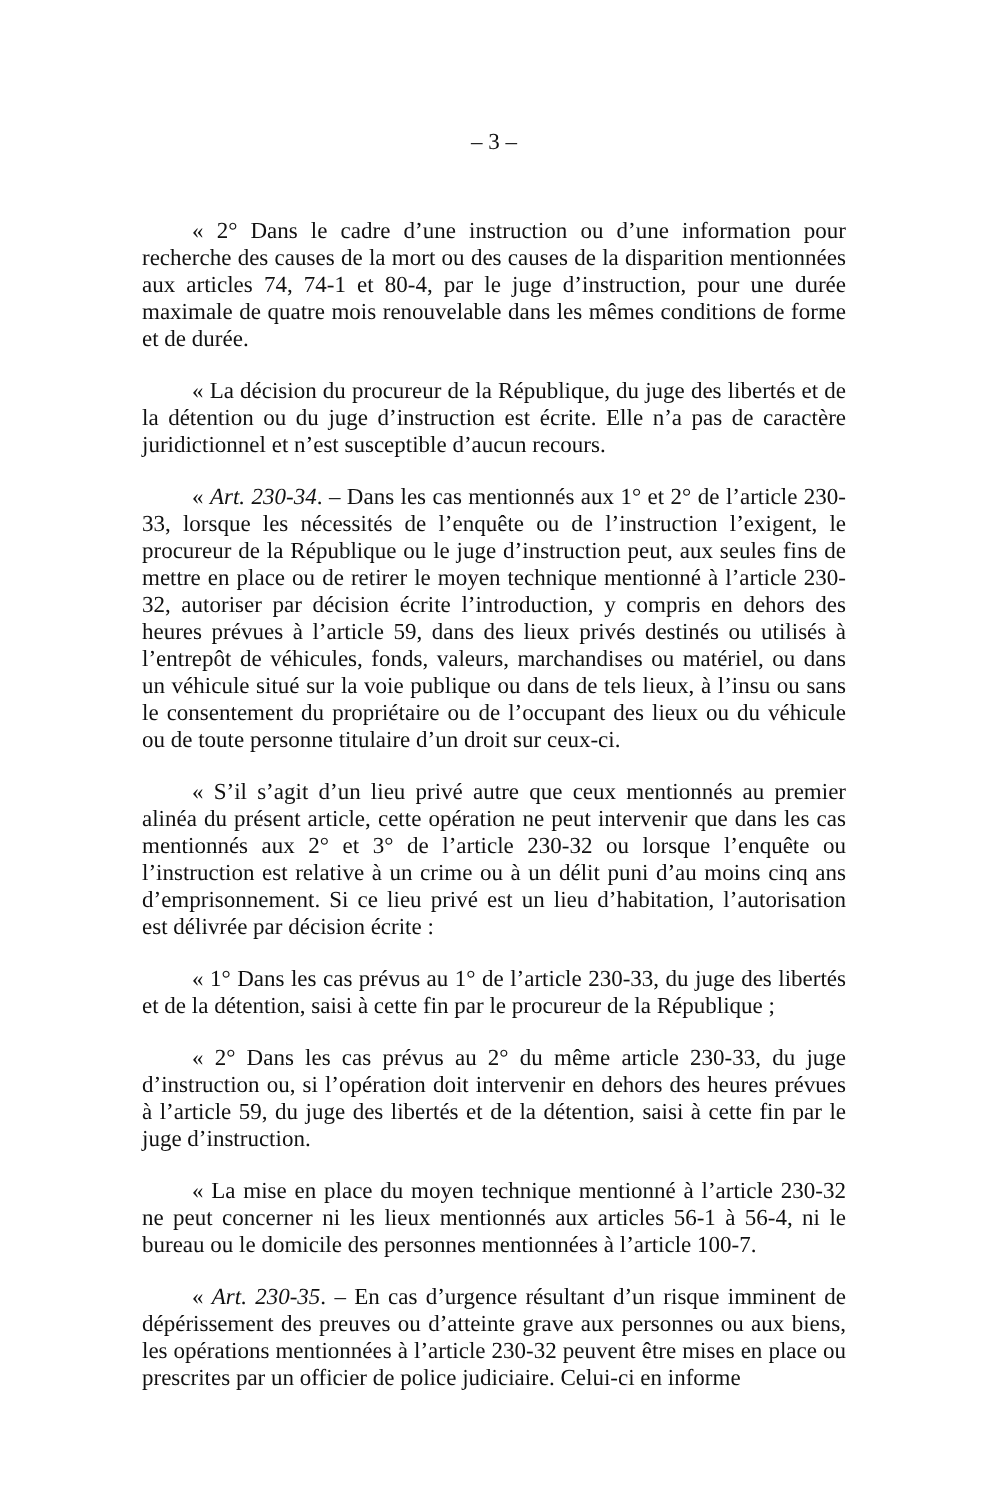– 3 –
« 2° Dans le cadre d’une instruction ou d’une information pour recherche des causes de la mort ou des causes de la disparition mentionnées aux articles 74, 74-1 et 80-4, par le juge d’instruction, pour une durée maximale de quatre mois renouvelable dans les mêmes conditions de forme et de durée.
« La décision du procureur de la République, du juge des libertés et de la détention ou du juge d’instruction est écrite. Elle n’a pas de caractère juridictionnel et n’est susceptible d’aucun recours.
« Art. 230-34. – Dans les cas mentionnés aux 1° et 2° de l’article 230-33, lorsque les nécessités de l’enquête ou de l’instruction l’exigent, le procureur de la République ou le juge d’instruction peut, aux seules fins de mettre en place ou de retirer le moyen technique mentionné à l’article 230-32, autoriser par décision écrite l’introduction, y compris en dehors des heures prévues à l’article 59, dans des lieux privés destinés ou utilisés à l’entrepôt de véhicules, fonds, valeurs, marchandises ou matériel, ou dans un véhicule situé sur la voie publique ou dans de tels lieux, à l’insu ou sans le consentement du propriétaire ou de l’occupant des lieux ou du véhicule ou de toute personne titulaire d’un droit sur ceux-ci.
« S’il s’agit d’un lieu privé autre que ceux mentionnés au premier alinéa du présent article, cette opération ne peut intervenir que dans les cas mentionnés aux 2° et 3° de l’article 230-32 ou lorsque l’enquête ou l’instruction est relative à un crime ou à un délit puni d’au moins cinq ans d’emprisonnement. Si ce lieu privé est un lieu d’habitation, l’autorisation est délivrée par décision écrite :
« 1° Dans les cas prévus au 1° de l’article 230-33, du juge des libertés et de la détention, saisi à cette fin par le procureur de la République ;
« 2° Dans les cas prévus au 2° du même article 230-33, du juge d’instruction ou, si l’opération doit intervenir en dehors des heures prévues à l’article 59, du juge des libertés et de la détention, saisi à cette fin par le juge d’instruction.
« La mise en place du moyen technique mentionné à l’article 230-32 ne peut concerner ni les lieux mentionnés aux articles 56-1 à 56-4, ni le bureau ou le domicile des personnes mentionnées à l’article 100-7.
« Art. 230-35. – En cas d’urgence résultant d’un risque imminent de dépérissement des preuves ou d’atteinte grave aux personnes ou aux biens, les opérations mentionnées à l’article 230-32 peuvent être mises en place ou prescrites par un officier de police judiciaire. Celui-ci en informe